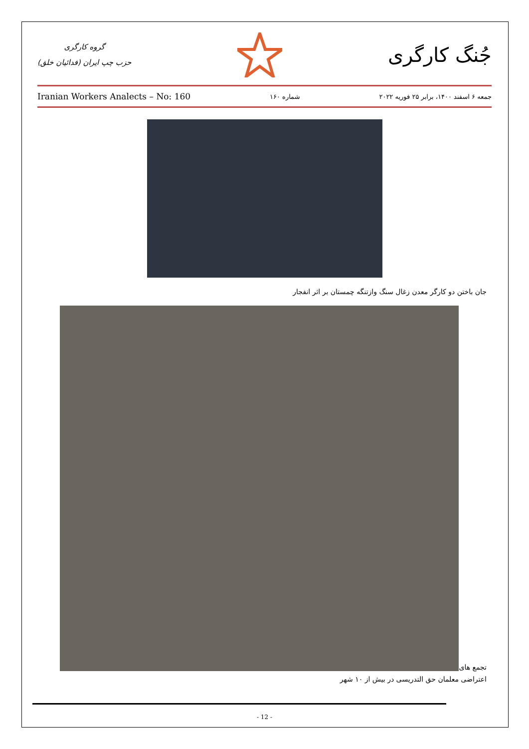گروه کارگری
حزب چپ ایران (فدائیان خلق)
جُنگ کارگری
Iranian Workers Analects – No: 160 شماره ۱۶۰ جمعه ۶ اسفند ۱۴۰۰، برابر ۲۵ فوریه ۲۰۲۲
جان باختن دو کارگر معدن زغال سنگ وازتنگه چمستان بر اثر انفجار
تجمع های
اعتراضی معلمان حق التدریسی در بیش از ۱۰ شهر
- 12 -